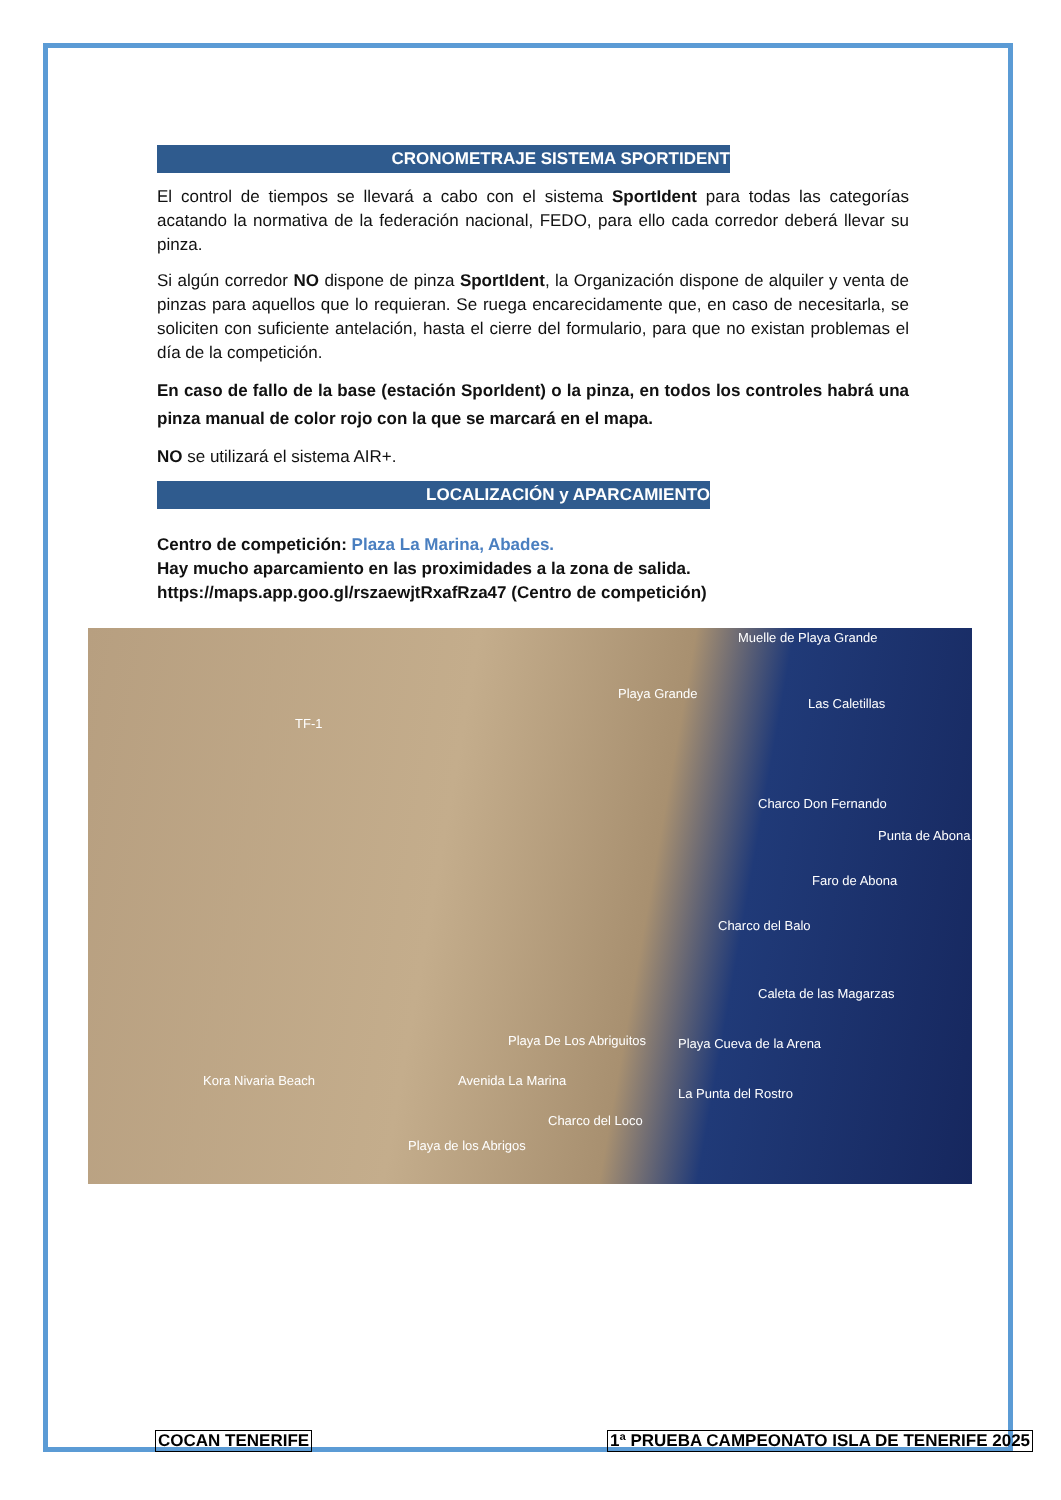CRONOMETRAJE SISTEMA SPORTIDENT
El control de tiempos se llevará a cabo con el sistema SportIdent para todas las categorías acatando la normativa de la federación nacional, FEDO, para ello cada corredor deberá llevar su pinza.
Si algún corredor NO dispone de pinza SportIdent, la Organización dispone de alquiler y venta de pinzas para aquellos que lo requieran. Se ruega encarecidamente que, en caso de necesitarla, se soliciten con suficiente antelación, hasta el cierre del formulario, para que no existan problemas el día de la competición.
En caso de fallo de la base (estación SporIdent) o la pinza, en todos los controles habrá una pinza manual de color rojo con la que se marcará en el mapa.
NO se utilizará el sistema AIR+.
LOCALIZACIÓN y APARCAMIENTO
Centro de competición: Plaza La Marina, Abades.
Hay mucho aparcamiento en las proximidades a la zona de salida.
https://maps.app.goo.gl/rszaewjtRxafRza47 (Centro de competición)
Muelle de Playa Grande
Playa Grande
Las Caletillas
Charco Don Fernando
Punta de Abona
Faro de Abona
Charco del Balo
Caleta de las Magarzas
Playa De Los Abriguitos Playa Cueva de la Arena
Avenida La Marina Kora Nivaria Beach
La Punta del Rostro
Charco del Loco
Playa de los Abrigos
TF-1
COCAN TENERIFE
1ª PRUEBA CAMPEONATO ISLA DE TENERIFE 2025